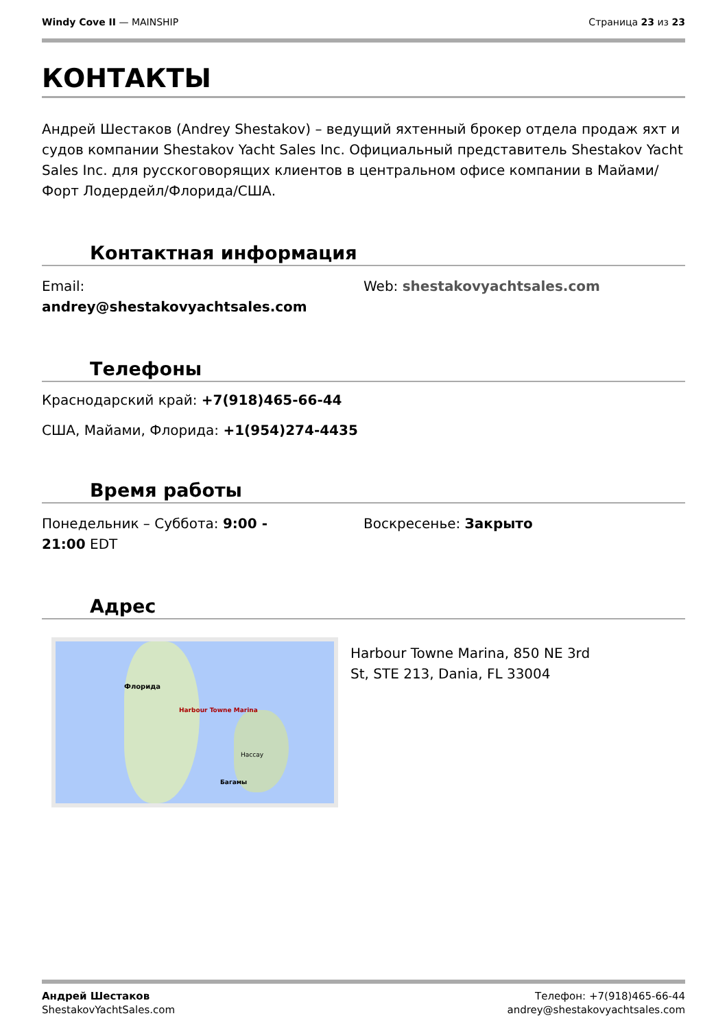Windy Cove II — MAINSHIP Страница 23 из 23
КОНТАКТЫ
Андрей Шестаков (Andrey Shestakov) – ведущий яхтенный брокер отдела продаж яхт и судов компании Shestakov Yacht Sales Inc. Официальный представитель Shestakov Yacht Sales Inc. для русскоговорящих клиентов в центральном офисе компании в Майами/Форт Лодердейл/Флорида/США.
Контактная информация
Email:
andrey@shestakovyachtsales.com
Web: shestakovyachtsales.com
Телефоны
Краснодарский край: +7(918)465-66-44
США, Майами, Флорида: +1(954)274-4435
Время работы
Понедельник – Суббота: 9:00 -
21:00 EDT
Воскресенье: Закрыто
Адрес
Harbour Towne Marina
Флорида
Нассау
Багамы
Harbour Towne Marina, 850 NE 3rd
St, STE 213, Dania, FL 33004
Андрей Шестаков
ShestakovYachtSales.com
Телефон: +7(918)465-66-44
andrey@shestakovyachtsales.com